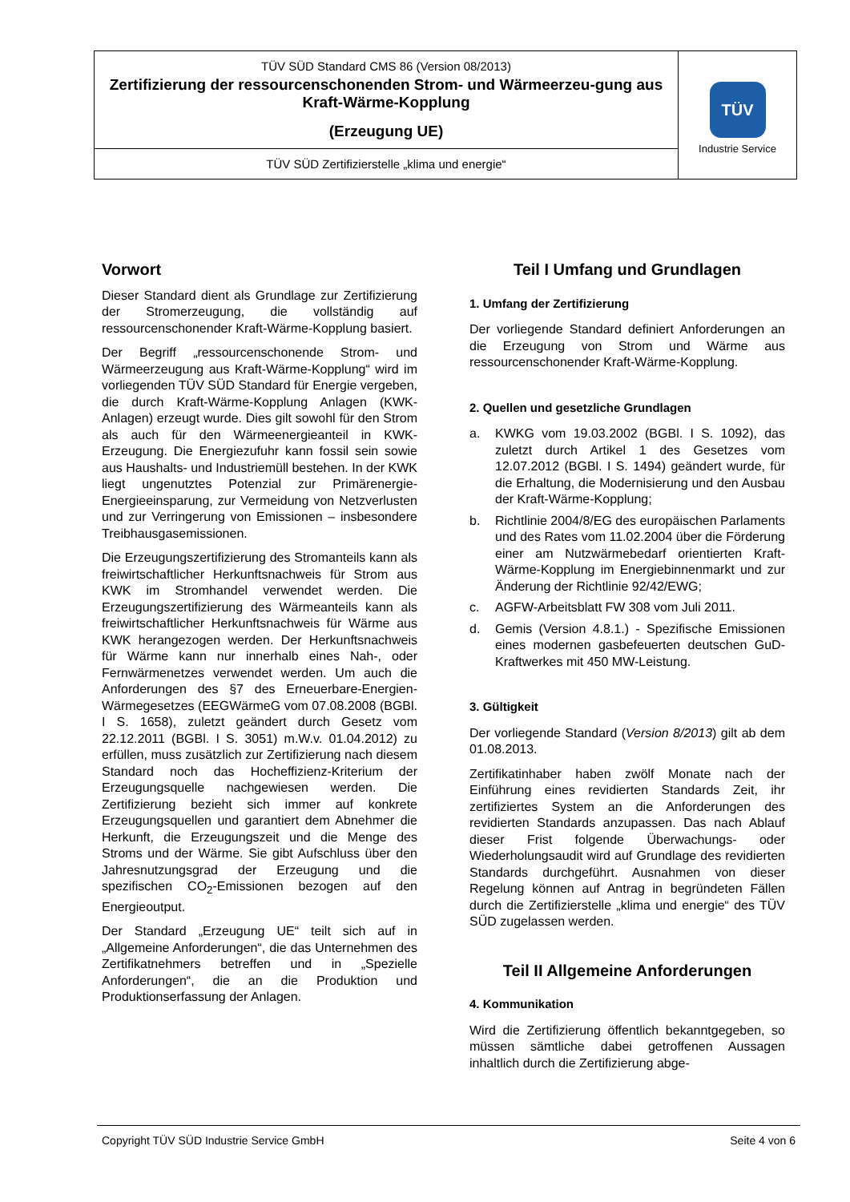| TÜV SÜD Standard CMS 86 (Version 08/2013) Zertifizierung der ressourcenschonenden Strom- und Wärmeerzeu-gung aus Kraft-Wärme-Kopplung (Erzeugung UE) | TÜV Industrie Service |
| TÜV SÜD Zertifizierstelle „klima und energie“ | |
Vorwort
Dieser Standard dient als Grundlage zur Zertifizierung der Stromerzeugung, die vollständig auf ressourcenschonender Kraft-Wärme-Kopplung basiert.
Der Begriff „ressourcenschonende Strom- und Wärmeerzeugung aus Kraft-Wärme-Kopplung“ wird im vorliegenden TÜV SÜD Standard für Energie vergeben, die durch Kraft-Wärme-Kopplung Anlagen (KWK-Anlagen) erzeugt wurde. Dies gilt sowohl für den Strom als auch für den Wärmeenergieanteil in KWK-Erzeugung. Die Energiezufuhr kann fossil sein sowie aus Haushalts- und Industriemüll bestehen. In der KWK liegt ungenutztes Potenzial zur Primärenergie-Energieeinsparung, zur Vermeidung von Netzverlusten und zur Verringerung von Emissionen – insbesondere Treibhausgasemissionen.
Die Erzeugungszertifizierung des Stromanteils kann als freiwirtschaftlicher Herkunftsnachweis für Strom aus KWK im Stromhandel verwendet werden. Die Erzeugungszertifizierung des Wärmeanteils kann als freiwirtschaftlicher Herkunftsnachweis für Wärme aus KWK herangezogen werden. Der Herkunftsnachweis für Wärme kann nur innerhalb eines Nah-, oder Fernwärmenetzes verwendet werden. Um auch die Anforderungen des §7 des Erneuerbare-Energien-Wärmegesetzes (EEGWärmeG vom 07.08.2008 (BGBl. I S. 1658), zuletzt geändert durch Gesetz vom 22.12.2011 (BGBl. I S. 3051) m.W.v. 01.04.2012) zu erfüllen, muss zusätzlich zur Zertifizierung nach diesem Standard noch das Hocheffizienz-Kriterium der Erzeugungsquelle nachgewiesen werden. Die Zertifizierung bezieht sich immer auf konkrete Erzeugungsquellen und garantiert dem Abnehmer die Herkunft, die Erzeugungszeit und die Menge des Stroms und der Wärme. Sie gibt Aufschluss über den Jahresnutzungsgrad der Erzeugung und die spezifischen CO<sub>2</sub>-Emissionen bezogen auf den Energieoutput.
Der Standard „Erzeugung UE“ teilt sich auf in „Allgemeine Anforderungen“, die das Unternehmen des Zertifikatnehmers betreffen und in „Spezielle Anforderungen“, die an die Produktion und Produktionserfassung der Anlagen.
Teil I Umfang und Grundlagen
1. Umfang der Zertifizierung
Der vorliegende Standard definiert Anforderungen an die Erzeugung von Strom und Wärme aus ressourcenschonender Kraft-Wärme-Kopplung.
2. Quellen und gesetzliche Grundlagen
a. KWKG vom 19.03.2002 (BGBl. I S. 1092), das zuletzt durch Artikel 1 des Gesetzes vom 12.07.2012 (BGBl. I S. 1494) geändert wurde, für die Erhaltung, die Modernisierung und den Ausbau der Kraft-Wärme-Kopplung;
b. Richtlinie 2004/8/EG des europäischen Parlaments und des Rates vom 11.02.2004 über die Förderung einer am Nutzwärmebedarf orientierten Kraft-Wärme-Kopplung im Energiebinnenmarkt und zur Änderung der Richtlinie 92/42/EWG;
c. AGFW-Arbeitsblatt FW 308 vom Juli 2011.
d. Gemis (Version 4.8.1.) - Spezifische Emissionen eines modernen gasbefeuerten deutschen GuD-Kraftwerkes mit 450 MW-Leistung.
3. Gültigkeit
Der vorliegende Standard (Version 8/2013) gilt ab dem 01.08.2013.
Zertifikatinhaber haben zwölf Monate nach der Einführung eines revidierten Standards Zeit, ihr zertifiziertes System an die Anforderungen des revidierten Standards anzupassen. Das nach Ablauf dieser Frist folgende Überwachungs- oder Wiederholungsaudit wird auf Grundlage des revidierten Standards durchgeführt. Ausnahmen von dieser Regelung können auf Antrag in begründeten Fällen durch die Zertifizierstelle „klima und energie“ des TÜV SÜD zugelassen werden.
Teil II Allgemeine Anforderungen
4. Kommunikation
Wird die Zertifizierung öffentlich bekanntgegeben, so müssen sämtliche dabei getroffenen Aussagen inhaltlich durch die Zertifizierung abge-
Copyright TÜV SÜD Industrie Service GmbH Seite 4 von 6